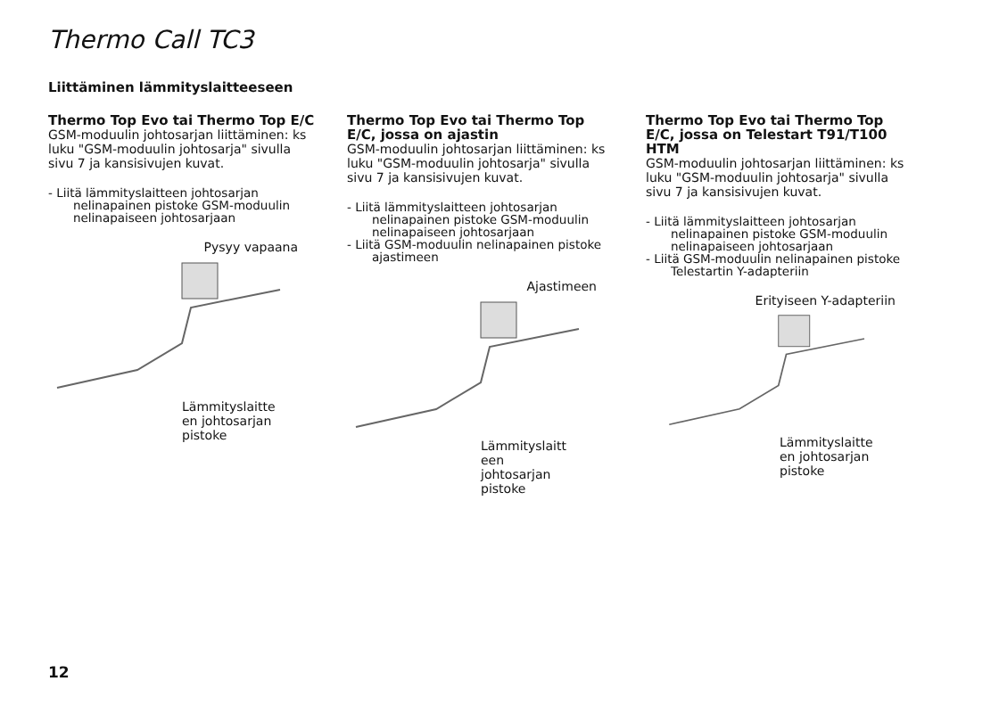Thermo Call TC3
Liittäminen lämmityslaitteeseen
Thermo Top Evo tai Thermo Top E/C
GSM-moduulin johtosarjan liittäminen: ks luku "GSM-moduulin johtosarja" sivulla sivu 7 ja kansisivujen kuvat.
- Liitä lämmityslaitteen johtosarjan nelinapainen pistoke GSM-moduulin nelinapaiseen johtosarjaan
Pysyy vapaana
Lämmityslaitte en johtosarjan pistoke
Thermo Top Evo tai Thermo Top E/C, jossa on ajastin
GSM-moduulin johtosarjan liittäminen: ks luku "GSM-moduulin johtosarja" sivulla sivu 7 ja kansisivujen kuvat.
- Liitä lämmityslaitteen johtosarjan nelinapainen pistoke GSM-moduulin nelinapaiseen johtosarjaan
- Liitä GSM-moduulin nelinapainen pistoke ajastimeen
Ajastimeen
Lämmityslaitt een johtosarjan pistoke
Thermo Top Evo tai Thermo Top E/C, jossa on Telestart T91/T100 HTM
GSM-moduulin johtosarjan liittäminen: ks luku "GSM-moduulin johtosarja" sivulla sivu 7 ja kansisivujen kuvat.
- Liitä lämmityslaitteen johtosarjan nelinapainen pistoke GSM-moduulin nelinapaiseen johtosarjaan
- Liitä GSM-moduulin nelinapainen pistoke Telestartin Y-adapteriin
Erityiseen Y-adapteriin
Lämmityslaitte en johtosarjan pistoke
12